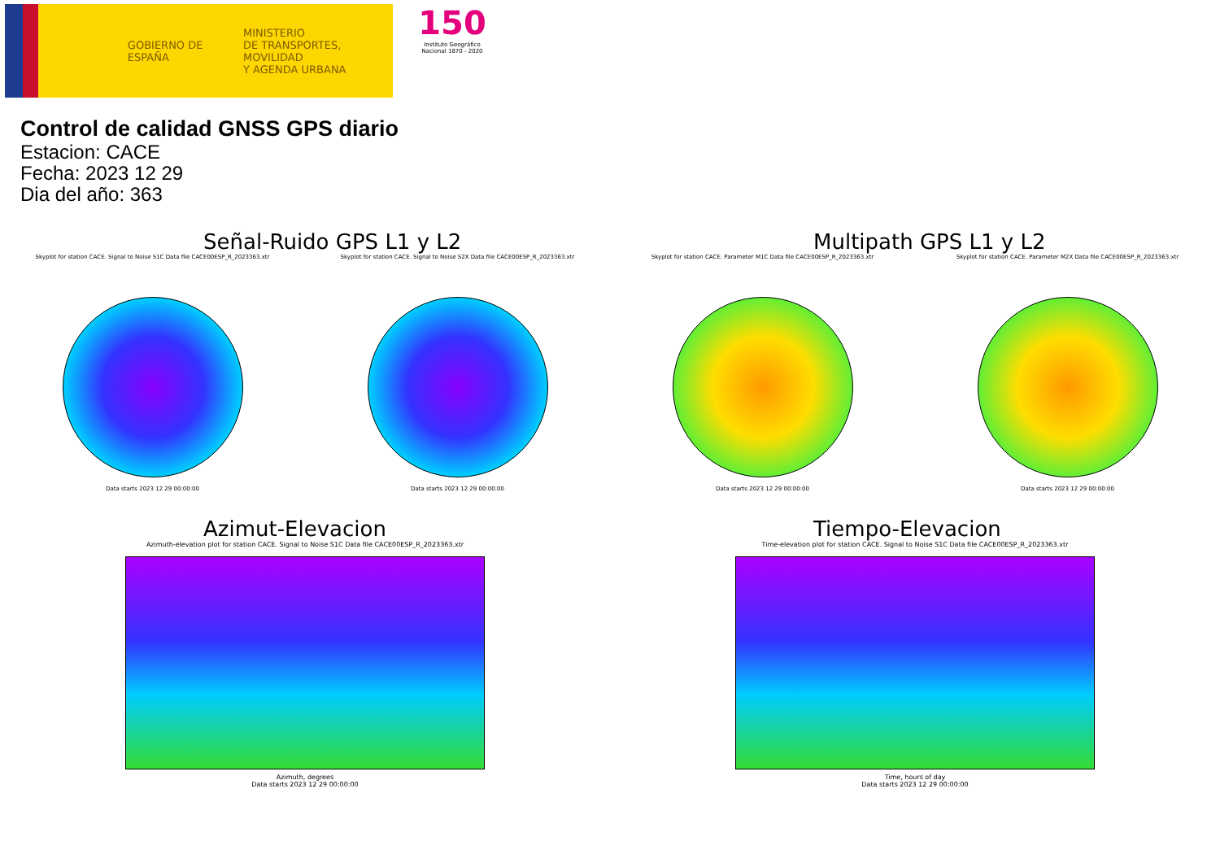GOBIERNO DE ESPAÑA
MINISTERIO
DE TRANSPORTES, MOVILIDAD
Y AGENDA URBANA
150
Instituto Geográfico Nacional 1870 - 2020
Control de calidad GNSS GPS diario
Estacion: CACE
Fecha: 2023 12 29
Dia del año: 363
Señal-Ruido GPS L1 y L2
Skyplot for station CACE. Signal to Noise S1C Data file CACE00ESP_R_2023363.xtr
Data starts 2023 12 29 00:00:00
Skyplot for station CACE. Signal to Noise S2X Data file CACE00ESP_R_2023363.xtr
Data starts 2023 12 29 00:00:00
Multipath GPS L1 y L2
Skyplot for station CACE. Parameter M1C Data file CACE00ESP_R_2023363.xtr
Data starts 2023 12 29 00:00:00
Skyplot for station CACE. Parameter M2X Data file CACE00ESP_R_2023363.xtr
Data starts 2023 12 29 00:00:00
Azimut-Elevacion
Azimuth-elevation plot for station CACE. Signal to Noise S1C Data file CACE00ESP_R_2023363.xtr
Azimuth, degrees
Data starts 2023 12 29 00:00:00
Tiempo-Elevacion
Time-elevation plot for station CACE. Signal to Noise S1C Data file CACE00ESP_R_2023363.xtr
Time, hours of day
Data starts 2023 12 29 00:00:00